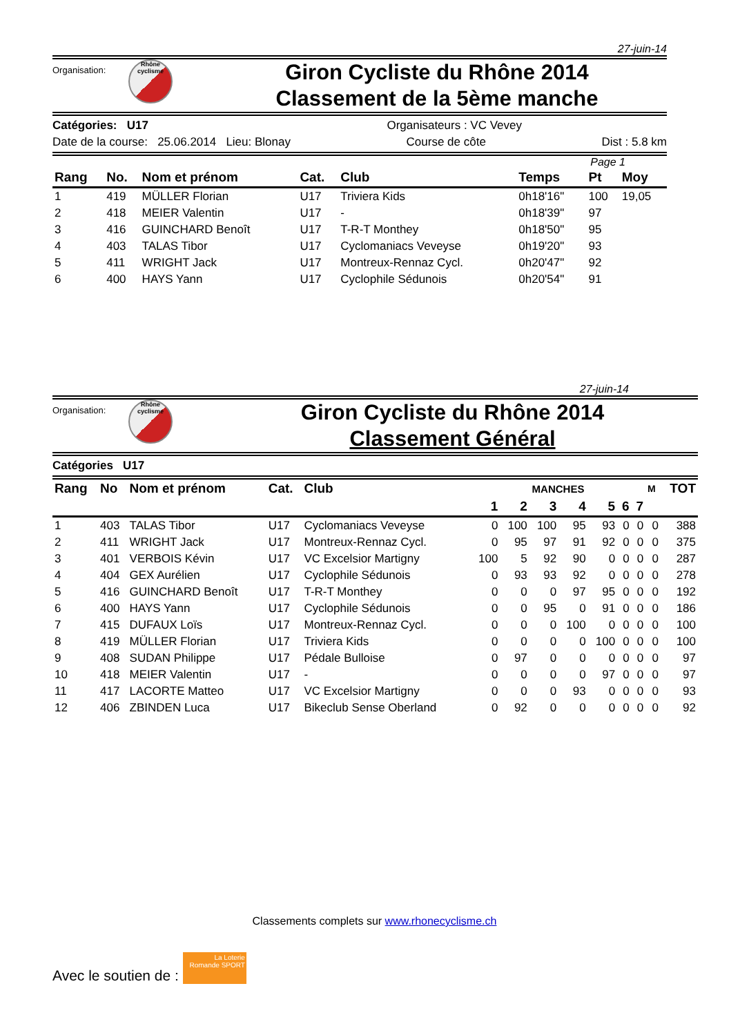27-juin-14
Organisation:
Rhône cyclisme
Giron Cycliste du Rhône 2014
Classement de la 5ème manche
Catégories: U17 Organisateurs : VC Vevey
Date de la course: 25.06.2014 Lieu: Blonay Course de côte Dist : 5.8 km
Page 1
| Rang | No. | Nom et prénom | Cat. | Club | Temps | Pt | Moy |
| --- | --- | --- | --- | --- | --- | --- | --- |
| 1 | 419 | MÜLLER Florian | U17 | Triviera Kids | 0h18'16" | 100 | 19,05 |
| 2 | 418 | MEIER Valentin | U17 | - | 0h18'39" | 97 | |
| 3 | 416 | GUINCHARD Benoît | U17 | T-R-T Monthey | 0h18'50" | 95 | |
| 4 | 403 | TALAS Tibor | U17 | Cyclomaniacs Veveyse | 0h19'20" | 93 | |
| 5 | 411 | WRIGHT Jack | U17 | Montreux-Rennaz Cycl. | 0h20'47" | 92 | |
| 6 | 400 | HAYS Yann | U17 | Cyclophile Sédunois | 0h20'54" | 91 | |
27-juin-14
Organisation:
Rhône cyclisme
Giron Cycliste du Rhône 2014
Classement Général
Catégories U17
| Rang | No | Nom et prénom | Cat. | Club | MANCHES | | | | | | | M | TOT |
| --- | --- | --- | --- | --- | --- | --- | --- | --- | --- | --- | --- | --- | --- |
| | | | | | 1 | 2 | 3 | 4 | 5 | 6 | 7 | | |
| 1 | 403 | TALAS Tibor | U17 | Cyclomaniacs Veveyse | 0 | 100 | 100 | 95 | 93 | 0 | 0 | 0 | 388 |
| 2 | 411 | WRIGHT Jack | U17 | Montreux-Rennaz Cycl. | 0 | 95 | 97 | 91 | 92 | 0 | 0 | 0 | 375 |
| 3 | 401 | VERBOIS Kévin | U17 | VC Excelsior Martigny | 100 | 5 | 92 | 90 | 0 | 0 | 0 | 0 | 287 |
| 4 | 404 | GEX Aurélien | U17 | Cyclophile Sédunois | 0 | 93 | 93 | 92 | 0 | 0 | 0 | 0 | 278 |
| 5 | 416 | GUINCHARD Benoît | U17 | T-R-T Monthey | 0 | 0 | 0 | 97 | 95 | 0 | 0 | 0 | 192 |
| 6 | 400 | HAYS Yann | U17 | Cyclophile Sédunois | 0 | 0 | 95 | 0 | 91 | 0 | 0 | 0 | 186 |
| 7 | 415 | DUFAUX Loïs | U17 | Montreux-Rennaz Cycl. | 0 | 0 | 0 | 100 | 0 | 0 | 0 | 0 | 100 |
| 8 | 419 | MÜLLER Florian | U17 | Triviera Kids | 0 | 0 | 0 | 0 | 100 | 0 | 0 | 0 | 100 |
| 9 | 408 | SUDAN Philippe | U17 | Pédale Bulloise | 0 | 97 | 0 | 0 | 0 | 0 | 0 | 0 | 97 |
| 10 | 418 | MEIER Valentin | U17 | - | 0 | 0 | 0 | 0 | 97 | 0 | 0 | 0 | 97 |
| 11 | 417 | LACORTE Matteo | U17 | VC Excelsior Martigny | 0 | 0 | 0 | 93 | 0 | 0 | 0 | 0 | 93 |
| 12 | 406 | ZBINDEN Luca | U17 | Bikeclub Sense Oberland | 0 | 92 | 0 | 0 | 0 | 0 | 0 | 0 | 92 |
Classements complets sur www.rhonecyclisme.ch
Avec le soutien de : La Loterie Romande SPORT